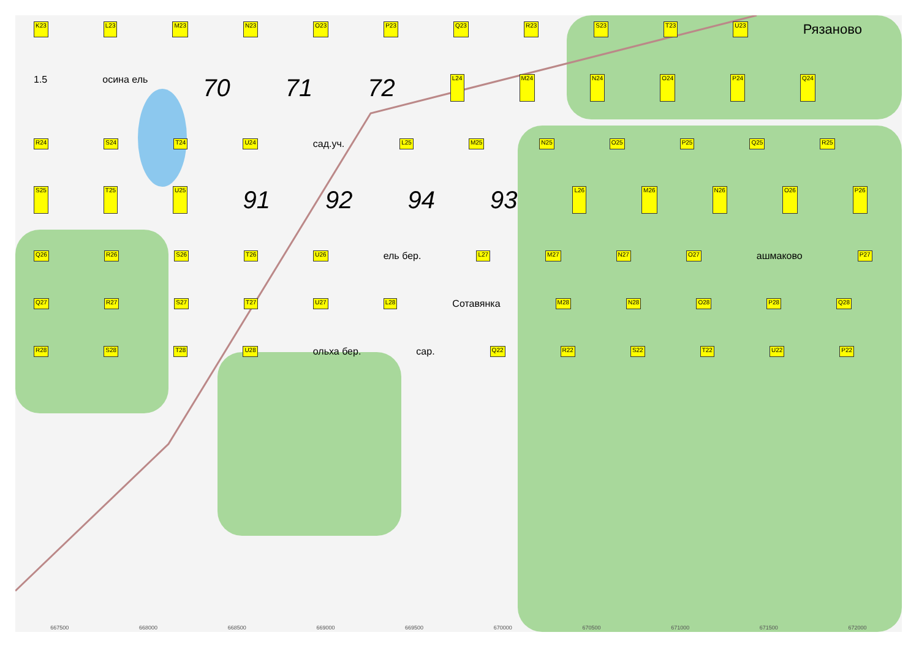K23 L23 M23 N23 O23 P23 Q23 R23 S23 T23 U23 Рязаново 1.5 осина ель 70 71 72 L24 M24 N24 O24 P24 Q24 R24 S24 T24 U24 сад.уч. L25 M25 N25 O25 P25 Q25 R25 S25 T25 U25 91 92 94 93 L26 M26 N26 O26 P26 Q26 R26 S26 T26 U26 ель бер. L27 M27 N27 O27 ашмаково P27 Q27 R27 S27 T27 U27 L28 Сотавянка M28 N28 O28 P28 Q28 R28 S28 T28 U28 ольха бер. сар. Q22 R22 S22 T22 U22 P22
667500 668000 668500 669000 669500 670000 670500 671000 671500 672000